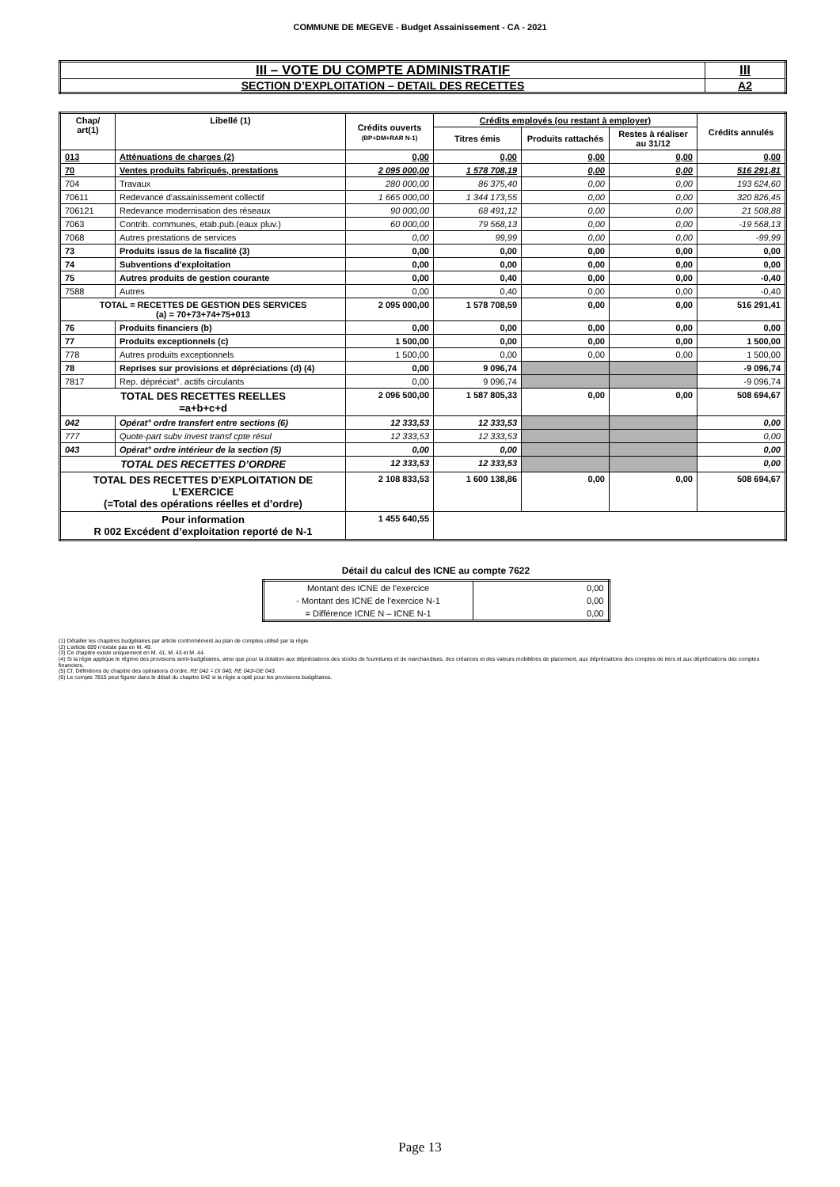COMMUNE DE MEGEVE - Budget Assainissement - CA - 2021
| III – VOTE DU COMPTE ADMINISTRATIF | III |
| SECTION D’EXPLOITATION – DETAIL DES RECETTES | A2 |
| Chap/ art(1) | Libellé (1) | Crédits ouverts (BP+DM+RAR N-1) | Crédits employés (ou restant à employer) | | | Crédits annulés |
| --- | --- | --- | --- | --- | --- | --- |
| | | | Titres émis | Produits rattachés | Restes à réaliser au 31/12 | |
| 013 | Atténuations de charges (2) | 0,00 | 0,00 | 0,00 | 0,00 | 0,00 |
| 70 | Ventes produits fabriqués, prestations | 2 095 000,00 | 1 578 708,19 | 0,00 | 0,00 | 516 291,81 |
| 704 | Travaux | 280 000,00 | 86 375,40 | 0,00 | 0,00 | 193 624,60 |
| 70611 | Redevance d'assainissement collectif | 1 665 000,00 | 1 344 173,55 | 0,00 | 0,00 | 320 826,45 |
| 706121 | Redevance modernisation des réseaux | 90 000,00 | 68 491,12 | 0,00 | 0,00 | 21 508,88 |
| 7063 | Contrib. communes, etab.pub.(eaux pluv.) | 60 000,00 | 79 568,13 | 0,00 | 0,00 | -19 568,13 |
| 7068 | Autres prestations de services | 0,00 | 99,99 | 0,00 | 0,00 | -99,99 |
| 73 | Produits issus de la fiscalité (3) | 0,00 | 0,00 | 0,00 | 0,00 | 0,00 |
| 74 | Subventions d'exploitation | 0,00 | 0,00 | 0,00 | 0,00 | 0,00 |
| 75 | Autres produits de gestion courante | 0,00 | 0,40 | 0,00 | 0,00 | -0,40 |
| 7588 | Autres | 0,00 | 0,40 | 0,00 | 0,00 | -0,40 |
| TOTAL = RECETTES DE GESTION DES SERVICES (a) = 70+73+74+75+013 | | 2 095 000,00 | 1 578 708,59 | 0,00 | 0,00 | 516 291,41 |
| 76 | Produits financiers (b) | 0,00 | 0,00 | 0,00 | 0,00 | 0,00 |
| 77 | Produits exceptionnels (c) | 1 500,00 | 0,00 | 0,00 | 0,00 | 1 500,00 |
| 778 | Autres produits exceptionnels | 1 500,00 | 0,00 | 0,00 | 0,00 | 1 500,00 |
| 78 | Reprises sur provisions et dépréciations (d) (4) | 0,00 | 9 096,74 | | | -9 096,74 |
| 7817 | Rep. dépréciat°. actifs circulants | 0,00 | 9 096,74 | | | -9 096,74 |
| TOTAL DES RECETTES REELLES =a+b+c+d | | 2 096 500,00 | 1 587 805,33 | 0,00 | 0,00 | 508 694,67 |
| 042 | Opérat° ordre transfert entre sections (6) | 12 333,53 | 12 333,53 | | | 0,00 |
| 777 | Quote-part subv invest transf cpte résul | 12 333,53 | 12 333,53 | | | 0,00 |
| 043 | Opérat° ordre intérieur de la section (5) | 0,00 | 0,00 | | | 0,00 |
| TOTAL DES RECETTES D’ORDRE | | 12 333,53 | 12 333,53 | | | 0,00 |
| TOTAL DES RECETTES D’EXPLOITATION DE L’EXERCICE (=Total des opérations réelles et d’ordre) | | 2 108 833,53 | 1 600 138,86 | 0,00 | 0,00 | 508 694,67 |
| Pour information R 002 Excédent d’exploitation reporté de N-1 | | 1 455 640,55 | | | | |
Détail du calcul des ICNE au compte 7622
| Montant des ICNE de l’exercice | 0,00 |
| - Montant des ICNE de l’exercice N-1 | 0,00 |
| = Différence ICNE N – ICNE N-1 | 0,00 |
(1) Détailler les chapitres budgétaires par article conformément au plan de comptes utilisé par la régie.
(2) L’article 699 n’existe pas en M. 49.
(3) Ce chapitre existe uniquement en M. 41, M. 43 et M. 44.
(4) Si la régie applique le régime des provisions semi-budgétaires, ainsi que pour la dotation aux dépréciations des stocks de fournitures et de marchandises, des créances et des valeurs mobilières de placement, aux dépréciations des comptes de tiers et aux dépréciations des comptes financiers.
(5) Cf. Définitions du chapitre des opérations d’ordre, RE 042 = DI 040, RE 043=DE 043.
(6) Le compte 7815 peut figurer dans le détail du chapitre 042 si la régie a opté pour les provisions budgétaires.
Page 13